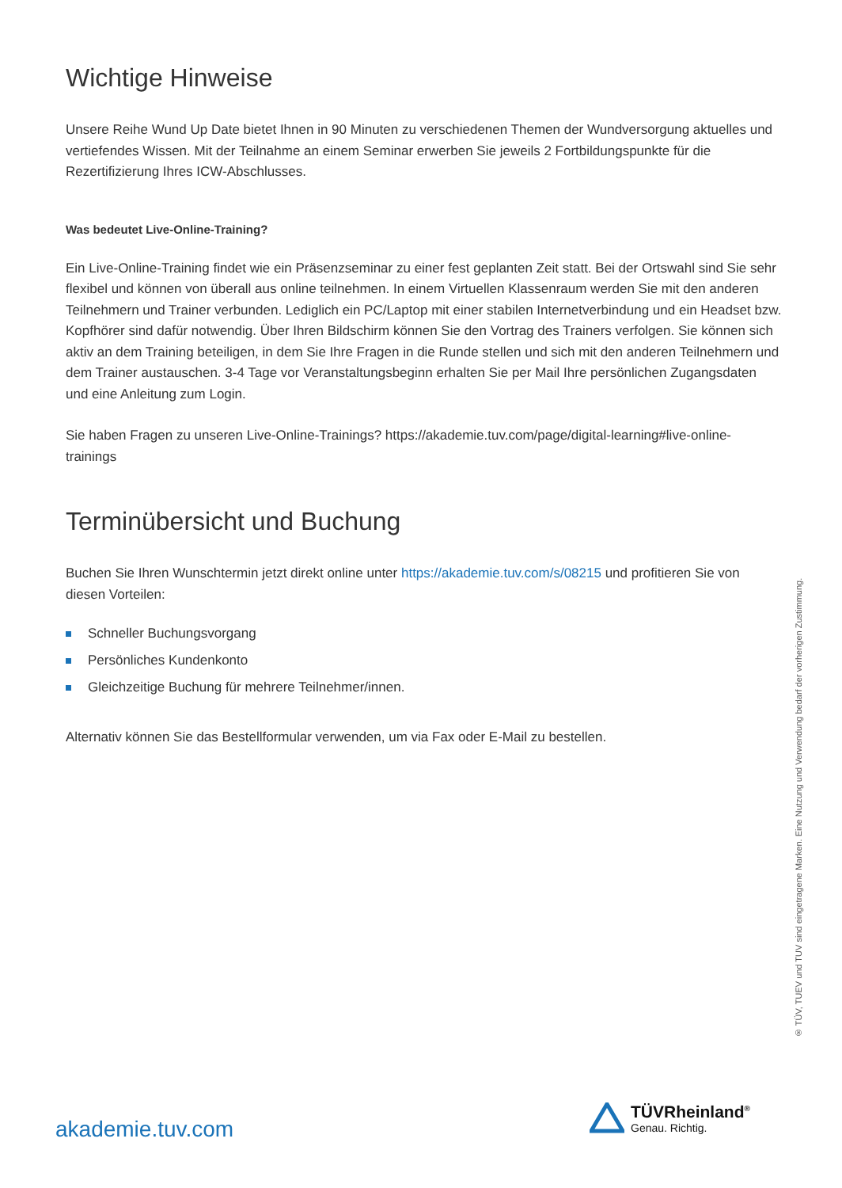Wichtige Hinweise
Unsere Reihe Wund Up Date bietet Ihnen in 90 Minuten zu verschiedenen Themen der Wundversorgung aktuelles und vertiefendes Wissen. Mit der Teilnahme an einem Seminar erwerben Sie jeweils 2 Fortbildungspunkte für die Rezertifizierung Ihres ICW-Abschlusses.
Was bedeutet Live-Online-Training?
Ein Live-Online-Training findet wie ein Präsenzseminar zu einer fest geplanten Zeit statt. Bei der Ortswahl sind Sie sehr flexibel und können von überall aus online teilnehmen. In einem Virtuellen Klassenraum werden Sie mit den anderen Teilnehmern und Trainer verbunden. Lediglich ein PC/Laptop mit einer stabilen Internetverbindung und ein Headset bzw. Kopfhörer sind dafür notwendig. Über Ihren Bildschirm können Sie den Vortrag des Trainers verfolgen. Sie können sich aktiv an dem Training beteiligen, in dem Sie Ihre Fragen in die Runde stellen und sich mit den anderen Teilnehmern und dem Trainer austauschen. 3-4 Tage vor Veranstaltungsbeginn erhalten Sie per Mail Ihre persönlichen Zugangsdaten und eine Anleitung zum Login.
Sie haben Fragen zu unseren Live-Online-Trainings? https://akademie.tuv.com/page/digital-learning#live-online-trainings
Terminübersicht und Buchung
Buchen Sie Ihren Wunschtermin jetzt direkt online unter https://akademie.tuv.com/s/08215 und profitieren Sie von diesen Vorteilen:
Schneller Buchungsvorgang
Persönliches Kundenkonto
Gleichzeitige Buchung für mehrere Teilnehmer/innen.
Alternativ können Sie das Bestellformular verwenden, um via Fax oder E-Mail zu bestellen.
® TÜV, TUEV und TUV sind eingetragene Marken. Eine Nutzung und Verwendung bedarf der vorherigen Zustimmung.
akademie.tuv.com
TÜVRheinland<sup>®</sup>
Genau. Richtig.